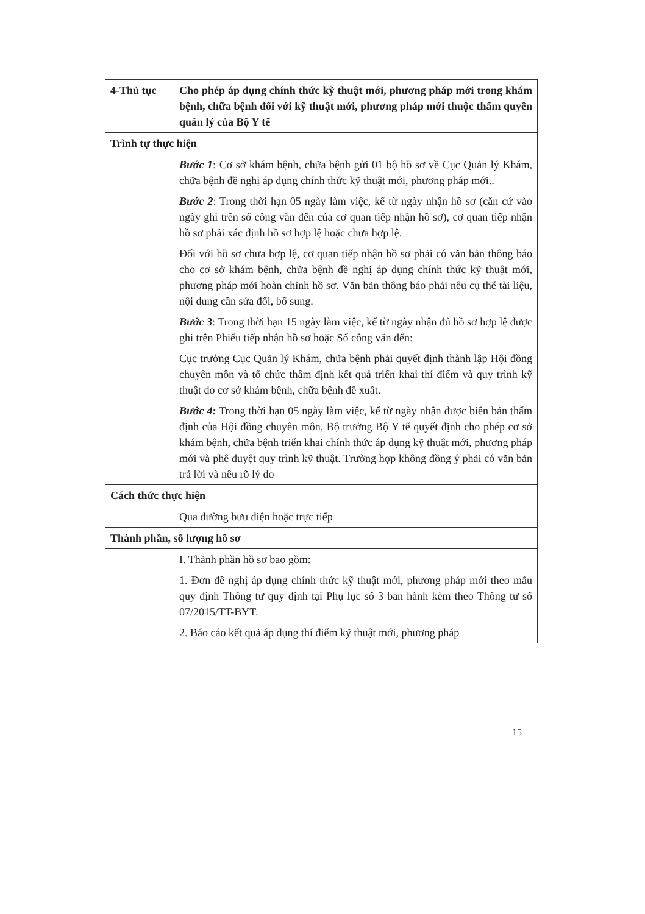| 4-Thủ tục | Cho phép áp dụng chính thức kỹ thuật mới, phương pháp mới trong khám bệnh, chữa bệnh đối với kỹ thuật mới, phương pháp mới thuộc thẩm quyền quản lý của Bộ Y tế |
| Trình tự thực hiện | |
| | Bước 1 : Cơ sở khám bệnh, chữa bệnh gửi 01 bộ hồ sơ về Cục Quản lý Khám, chữa bệnh đề nghị áp dụng chính thức kỹ thuật mới, phương pháp mới.. Bước 2 : Trong thời hạn 05 ngày làm việc, kể từ ngày nhận hồ sơ (căn cứ vào ngày ghi trên sổ công văn đến của cơ quan tiếp nhận hồ sơ), cơ quan tiếp nhận hồ sơ phải xác định hồ sơ hợp lệ hoặc chưa hợp lệ. Đối với hồ sơ chưa hợp lệ, cơ quan tiếp nhận hồ sơ phải có văn bản thông báo cho cơ sở khám bệnh, chữa bệnh đề nghị áp dụng chính thức kỹ thuật mới, phương pháp mới hoàn chỉnh hồ sơ. Văn bản thông báo phải nêu cụ thể tài liệu, nội dung cần sửa đổi, bổ sung. Bước 3 : Trong thời hạn 15 ngày làm việc, kể từ ngày nhận đủ hồ sơ hợp lệ được ghi trên Phiếu tiếp nhận hồ sơ hoặc Sổ công văn đến: Cục trưởng Cục Quản lý Khám, chữa bệnh phải quyết định thành lập Hội đồng chuyên môn và tổ chức thẩm định kết quả triển khai thí điểm và quy trình kỹ thuật do cơ sở khám bệnh, chữa bệnh đề xuất. Bước 4: Trong thời hạn 05 ngày làm việc, kể từ ngày nhận được biên bản thẩm định của Hội đồng chuyên môn, Bộ trưởng Bộ Y tế quyết định cho phép cơ sở khám bệnh, chữa bệnh triển khai chính thức áp dụng kỹ thuật mới, phương pháp mới và phê duyệt quy trình kỹ thuật. Trường hợp không đồng ý phải có văn bản trả lời và nêu rõ lý do |
| Cách thức thực hiện | |
| | Qua đường bưu điện hoặc trực tiếp |
| Thành phần, số lượng hồ sơ | |
| | I. Thành phần hồ sơ bao gồm: 1. Đơn đề nghị áp dụng chính thức kỹ thuật mới, phương pháp mới theo mẫu quy định Thông tư quy định tại Phụ lục số 3 ban hành kèm theo Thông tư số 07/2015/TT-BYT. 2. Báo cáo kết quả áp dụng thí điểm kỹ thuật mới, phương pháp |
15